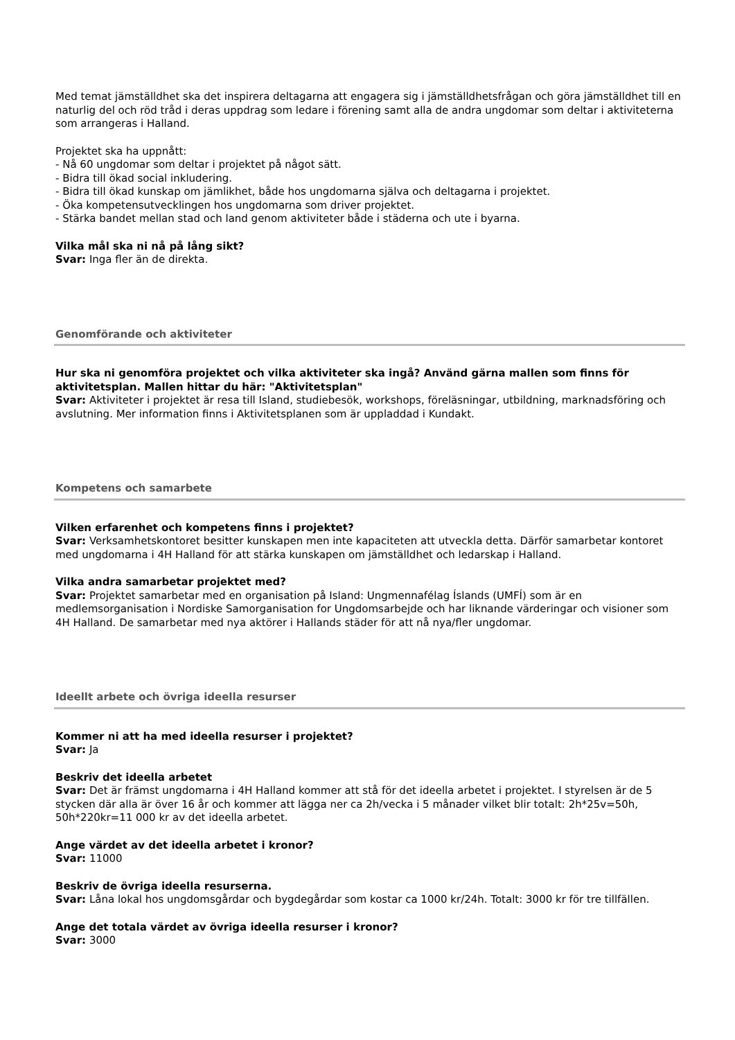Med temat jämställdhet ska det inspirera deltagarna att engagera sig i jämställdhetsfrågan och göra jämställdhet till en naturlig del och röd tråd i deras uppdrag som ledare i förening samt alla de andra ungdomar som deltar i aktiviteterna som arrangeras i Halland.
Projektet ska ha uppnått:
- Nå 60 ungdomar som deltar i projektet på något sätt.
- Bidra till ökad social inkludering.
- Bidra till ökad kunskap om jämlikhet, både hos ungdomarna själva och deltagarna i projektet.
- Öka kompetensutvecklingen hos ungdomarna som driver projektet.
- Stärka bandet mellan stad och land genom aktiviteter både i städerna och ute i byarna.
Vilka mål ska ni nå på lång sikt?
Svar: Inga fler än de direkta.
Genomförande och aktiviteter
Hur ska ni genomföra projektet och vilka aktiviteter ska ingå? Använd gärna mallen som finns för aktivitetsplan. Mallen hittar du här: "Aktivitetsplan"
Svar: Aktiviteter i projektet är resa till Island, studiebesök, workshops, föreläsningar, utbildning, marknadsföring och avslutning. Mer information finns i Aktivitetsplanen som är uppladdad i Kundakt.
Kompetens och samarbete
Vilken erfarenhet och kompetens finns i projektet?
Svar: Verksamhetskontoret besitter kunskapen men inte kapaciteten att utveckla detta. Därför samarbetar kontoret med ungdomarna i 4H Halland för att stärka kunskapen om jämställdhet och ledarskap i Halland.
Vilka andra samarbetar projektet med?
Svar: Projektet samarbetar med en organisation på Island: Ungmennafélag Íslands (UMFÍ) som är en medlemsorganisation i Nordiske Samorganisation for Ungdomsarbejde och har liknande värderingar och visioner som 4H Halland. De samarbetar med nya aktörer i Hallands städer för att nå nya/fler ungdomar.
Ideellt arbete och övriga ideella resurser
Kommer ni att ha med ideella resurser i projektet?
Svar: Ja
Beskriv det ideella arbetet
Svar: Det är främst ungdomarna i 4H Halland kommer att stå för det ideella arbetet i projektet. I styrelsen är de 5 stycken där alla är över 16 år och kommer att lägga ner ca 2h/vecka i 5 månader vilket blir totalt: 2h*25v=50h, 50h*220kr=11 000 kr av det ideella arbetet.
Ange värdet av det ideella arbetet i kronor?
Svar: 11000
Beskriv de övriga ideella resurserna.
Svar: Låna lokal hos ungdomsgårdar och bygdegårdar som kostar ca 1000 kr/24h. Totalt: 3000 kr för tre tillfällen.
Ange det totala värdet av övriga ideella resurser i kronor?
Svar: 3000